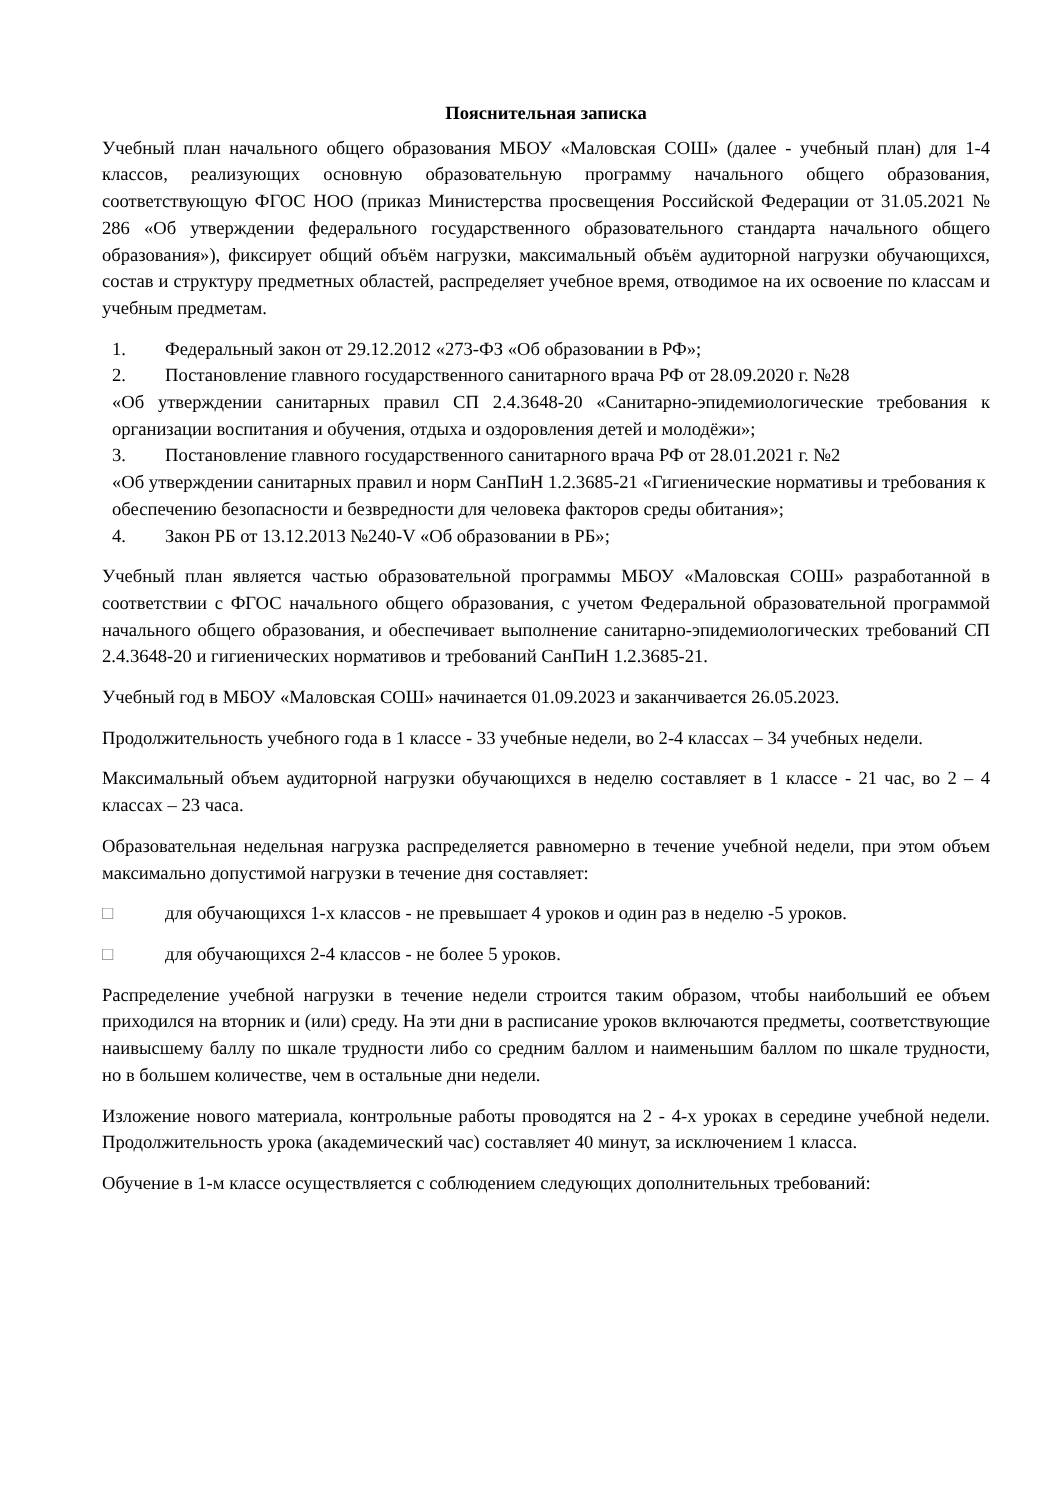Пояснительная записка
Учебный план начального общего образования МБОУ «Маловская СОШ» (далее - учебный план) для 1-4 классов, реализующих основную образовательную программу начального общего образования, соответствующую ФГОС НОО (приказ Министерства просвещения Российской Федерации от 31.05.2021 № 286 «Об утверждении федерального государственного образовательного стандарта начального общего образования»), фиксирует общий объём нагрузки, максимальный объём аудиторной нагрузки обучающихся, состав и структуру предметных областей, распределяет учебное время, отводимое на их освоение по классам и учебным предметам.
1. Федеральный закон от 29.12.2012 «273-ФЗ «Об образовании в РФ»;
2. Постановление главного государственного санитарного врача РФ от 28.09.2020 г. №28
«Об утверждении санитарных правил СП 2.4.3648-20 «Санитарно-эпидемиологические требования к организации воспитания и обучения, отдыха и оздоровления детей и молодёжи»;
3. Постановление главного государственного санитарного врача РФ от 28.01.2021 г. №2
«Об утверждении санитарных правил и норм СанПиН 1.2.3685-21 «Гигиенические нормативы и требования к обеспечению безопасности и безвредности для человека факторов среды обитания»;
4. Закон РБ от 13.12.2013 №240-V «Об образовании в РБ»;
Учебный план является частью образовательной программы МБОУ «Маловская СОШ» разработанной в соответствии с ФГОС начального общего образования, с учетом Федеральной образовательной программой начального общего образования, и обеспечивает выполнение санитарно-эпидемиологических требований СП 2.4.3648-20 и гигиенических нормативов и требований СанПиН 1.2.3685-21.
Учебный год в МБОУ «Маловская СОШ» начинается 01.09.2023 и заканчивается 26.05.2023.
Продолжительность учебного года в 1 классе - 33 учебные недели, во 2-4 классах – 34 учебных недели.
Максимальный объем аудиторной нагрузки обучающихся в неделю составляет в 1 классе - 21 час, во 2 – 4 классах – 23 часа.
Образовательная недельная нагрузка распределяется равномерно в течение учебной недели, при этом объем максимально допустимой нагрузки в течение дня составляет:
□ для обучающихся 1-х классов - не превышает 4 уроков и один раз в неделю -5 уроков.
□ для обучающихся 2-4 классов - не более 5 уроков.
Распределение учебной нагрузки в течение недели строится таким образом, чтобы наибольший ее объем приходился на вторник и (или) среду. На эти дни в расписание уроков включаются предметы, соответствующие наивысшему баллу по шкале трудности либо со средним баллом и наименьшим баллом по шкале трудности, но в большем количестве, чем в остальные дни недели.
Изложение нового материала, контрольные работы проводятся на 2 - 4-х уроках в середине учебной недели. Продолжительность урока (академический час) составляет 40 минут, за исключением 1 класса.
Обучение в 1-м классе осуществляется с соблюдением следующих дополнительных требований: